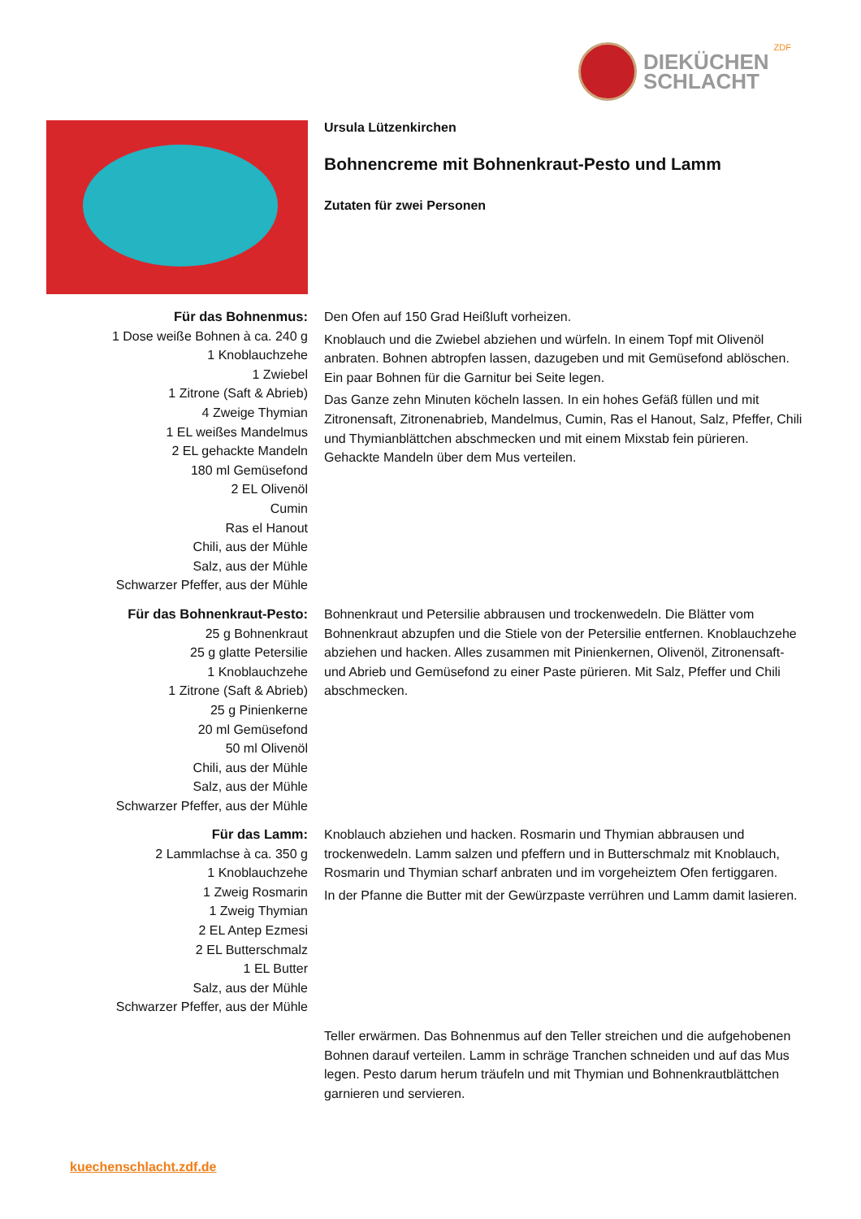DIEKÜCHEN
SCHLACHT
ZDF
Ursula Lützenkirchen
Bohnencreme mit Bohnenkraut-Pesto und Lamm
Zutaten für zwei Personen
Für das Bohnenmus:
1 Dose weiße Bohnen à ca. 240 g
1 Knoblauchzehe
1 Zwiebel
1 Zitrone (Saft & Abrieb)
4 Zweige Thymian
1 EL weißes Mandelmus
2 EL gehackte Mandeln
180 ml Gemüsefond
2 EL Olivenöl
Cumin
Ras el Hanout
Chili, aus der Mühle
Salz, aus der Mühle
Schwarzer Pfeffer, aus der Mühle
Den Ofen auf 150 Grad Heißluft vorheizen.
Knoblauch und die Zwiebel abziehen und würfeln. In einem Topf mit Olivenöl anbraten. Bohnen abtropfen lassen, dazugeben und mit Gemüsefond ablöschen. Ein paar Bohnen für die Garnitur bei Seite legen.
Das Ganze zehn Minuten köcheln lassen. In ein hohes Gefäß füllen und mit Zitronensaft, Zitronenabrieb, Mandelmus, Cumin, Ras el Hanout, Salz, Pfeffer, Chili und Thymianblättchen abschmecken und mit einem Mixstab fein pürieren. Gehackte Mandeln über dem Mus verteilen.
Für das Bohnenkraut-Pesto:
25 g Bohnenkraut
25 g glatte Petersilie
1 Knoblauchzehe
1 Zitrone (Saft & Abrieb)
25 g Pinienkerne
20 ml Gemüsefond
50 ml Olivenöl
Chili, aus der Mühle
Salz, aus der Mühle
Schwarzer Pfeffer, aus der Mühle
Bohnenkraut und Petersilie abbrausen und trockenwedeln. Die Blätter vom Bohnenkraut abzupfen und die Stiele von der Petersilie entfernen. Knoblauchzehe abziehen und hacken. Alles zusammen mit Pinienkernen, Olivenöl, Zitronensaft- und Abrieb und Gemüsefond zu einer Paste pürieren. Mit Salz, Pfeffer und Chili abschmecken.
Für das Lamm:
2 Lammlachse à ca. 350 g
1 Knoblauchzehe
1 Zweig Rosmarin
1 Zweig Thymian
2 EL Antep Ezmesi
2 EL Butterschmalz
1 EL Butter
Salz, aus der Mühle
Schwarzer Pfeffer, aus der Mühle
Knoblauch abziehen und hacken. Rosmarin und Thymian abbrausen und trockenwedeln. Lamm salzen und pfeffern und in Butterschmalz mit Knoblauch, Rosmarin und Thymian scharf anbraten und im vorgeheiztem Ofen fertiggaren.
In der Pfanne die Butter mit der Gewürzpaste verrühren und Lamm damit lasieren.
Teller erwärmen. Das Bohnenmus auf den Teller streichen und die aufgehobenen Bohnen darauf verteilen. Lamm in schräge Tranchen schneiden und auf das Mus legen. Pesto darum herum träufeln und mit Thymian und Bohnenkrautblättchen garnieren und servieren.
kuechenschlacht.zdf.de